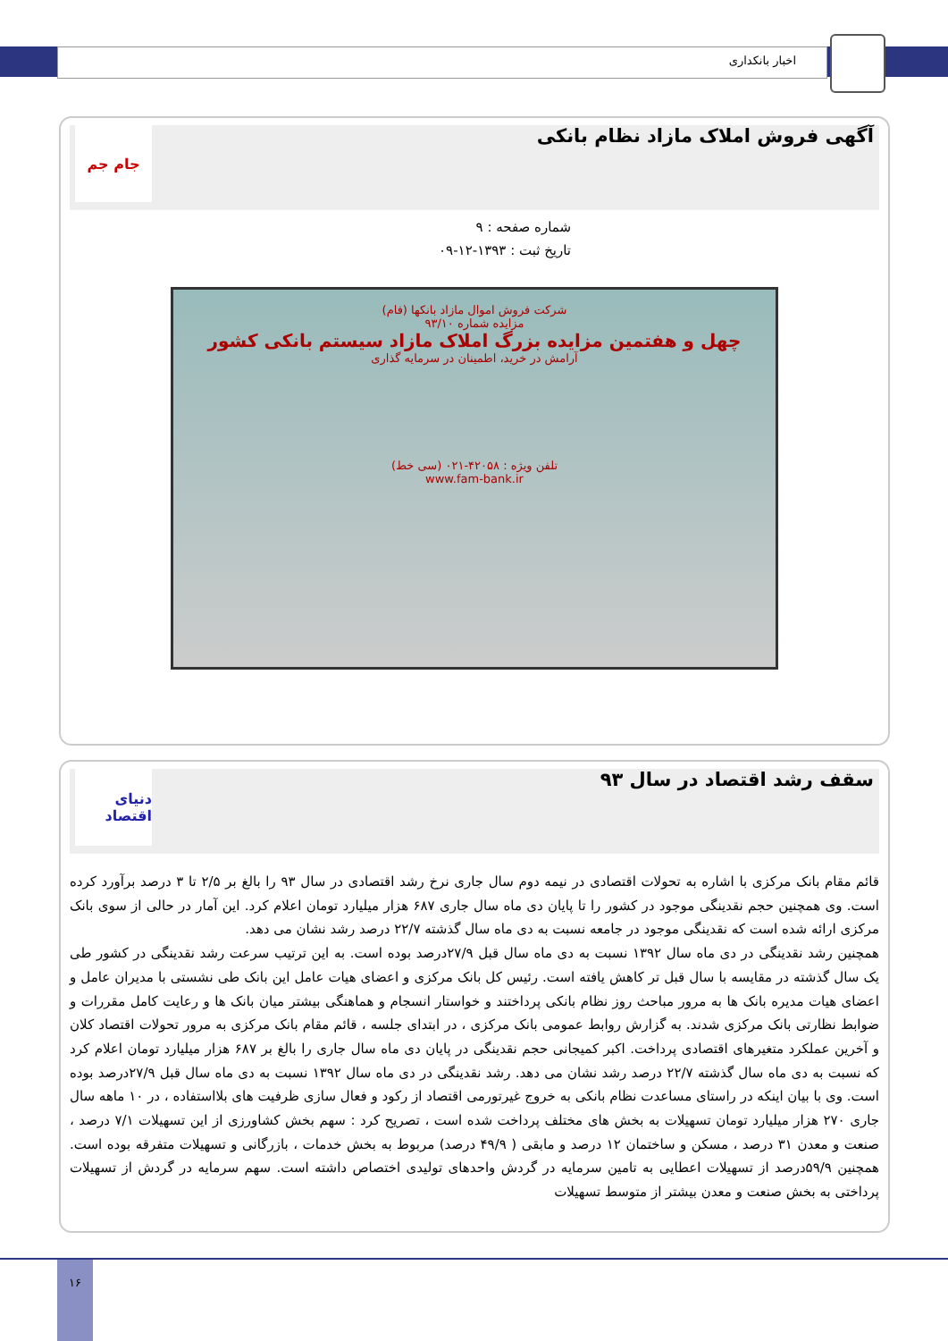اخبار بانکداری
آگهی فروش املاک مازاد نظام بانکی
جام جم
شماره صفحه : ۹
تاریخ ثبت : ۱۳۹۳-۱۲-۰۹
شرکت فروش اموال مازاد بانکها (فام)
مزایده شماره ۹۳/۱۰
چهل و هفتمین مزایده بزرگ املاک مازاد سیستم بانکی کشور
آرامش در خرید، اطمینان در سرمایه گذاری
تلفن ویژه : ۴۲۰۵۸-۰۲۱ (سی خط)
www.fam-bank.ir
سقف رشد اقتصاد در سال ۹۳
دنیای اقتصاد
قائم مقام بانک مرکزی با اشاره به تحولات اقتصادی در نیمه دوم سال جاری نرخ رشد اقتصادی در سال ۹۳ را بالغ بر ۲/۵ تا ۳ درصد برآورد کرده است. وی همچنین حجم نقدینگی موجود در کشور را تا پایان دی ماه سال جاری ۶۸۷ هزار میلیارد تومان اعلام کرد. این آمار در حالی از سوی بانک مرکزی ارائه شده است که نقدینگی موجود در جامعه نسبت به دی ماه سال گذشته ۲۲/۷ درصد رشد نشان می دهد.
همچنین رشد نقدینگی در دی ماه سال ۱۳۹۲ نسبت به دی ماه سال قبل ۲۷/۹درصد بوده است. به این ترتیب سرعت رشد نقدینگی در کشور طی یک سال گذشته در مقایسه با سال قبل تر کاهش یافته است. رئیس کل بانک مرکزی و اعضای هیات عامل این بانک طی نشستی با مدیران عامل و اعضای هیات مدیره بانک ها به مرور مباحث روز نظام بانکی پرداختند و خواستار انسجام و هماهنگی بیشتر میان بانک ها و رعایت کامل مقررات و ضوابط نظارتی بانک مرکزی شدند. به گزارش روابط عمومی بانک مرکزی ، در ابتدای جلسه ، قائم مقام بانک مرکزی به مرور تحولات اقتصاد کلان و آخرین عملکرد متغیرهای اقتصادی پرداخت. اکبر کمیجانی حجم نقدینگی در پایان دی ماه سال جاری را بالغ بر ۶۸۷ هزار میلیارد تومان اعلام کرد که نسبت به دی ماه سال گذشته ۲۲/۷ درصد رشد نشان می دهد. رشد نقدینگی در دی ماه سال ۱۳۹۲ نسبت به دی ماه سال قبل ۲۷/۹درصد بوده است. وی با بیان اینکه در راستای مساعدت نظام بانکی به خروج غیرتورمی اقتصاد از رکود و فعال سازی ظرفیت های بلااستفاده ، در ۱۰ ماهه سال جاری ۲۷۰ هزار میلیارد تومان تسهیلات به بخش های مختلف پرداخت شده است ، تصریح کرد : سهم بخش کشاورزی از این تسهیلات ۷/۱ درصد ، صنعت و معدن ۳۱ درصد ، مسکن و ساختمان ۱۲ درصد و مابقی ( ۴۹/۹ درصد) مربوط به بخش خدمات ، بازرگانی و تسهیلات متفرقه بوده است. همچنین ۵۹/۹درصد از تسهیلات اعطایی به تامین سرمایه در گردش واحدهای تولیدی اختصاص داشته است. سهم سرمایه در گردش از تسهیلات پرداختی به بخش صنعت و معدن بیشتر از متوسط تسهیلات
۱۶